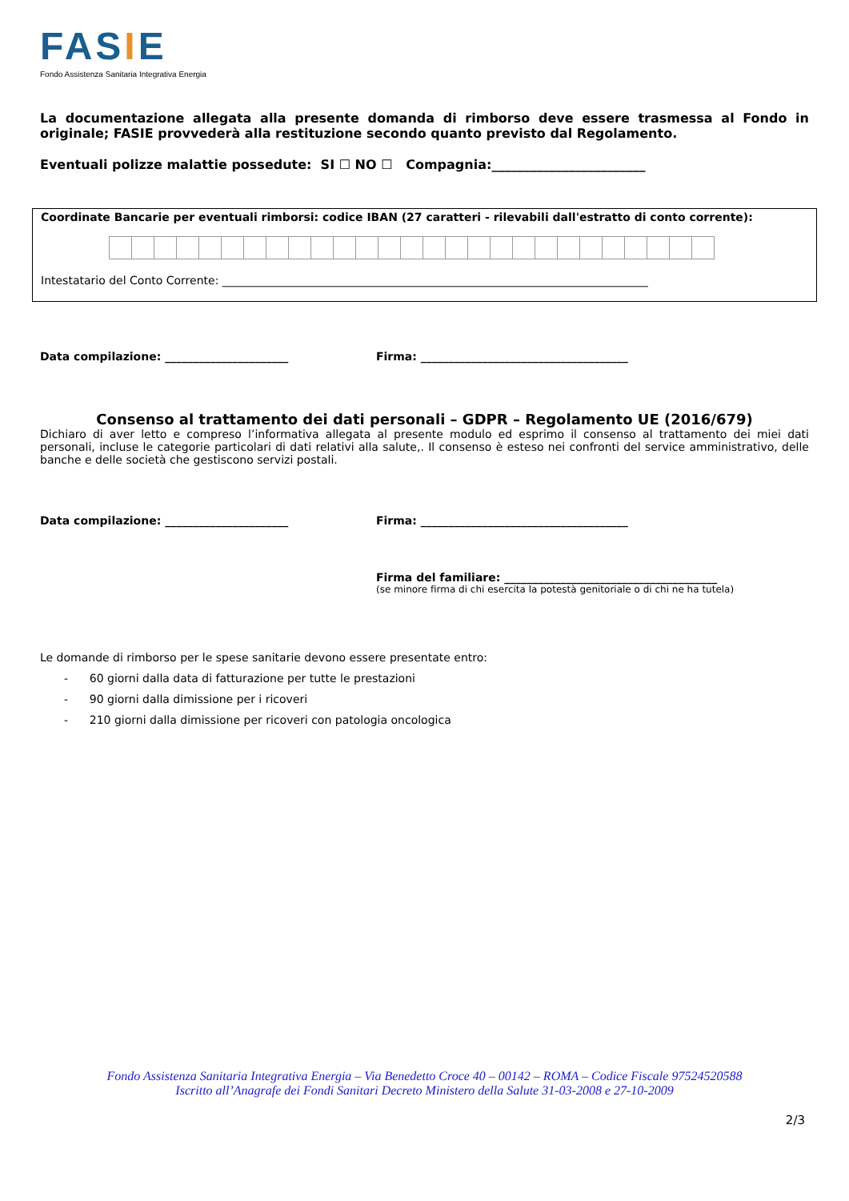FASIE
Fondo Assistenza Sanitaria Integrativa Energia
La documentazione allegata alla presente domanda di rimborso deve essere trasmessa al Fondo in originale; FASIE provvederà alla restituzione secondo quanto previsto dal Regolamento.
Eventuali polizze malattie possedute: SI ☐ NO ☐ Compagnia:________________________
Coordinate Bancarie per eventuali rimborsi: codice IBAN (27 caratteri - rilevabili dall'estratto di conto corrente):
Intestatario del Conto Corrente: ____________________________________________________________________________
Data compilazione: ______________________ Firma: _____________________________________
Consenso al trattamento dei dati personali – GDPR – Regolamento UE (2016/679)
Dichiaro di aver letto e compreso l’informativa allegata al presente modulo ed esprimo il consenso al trattamento dei miei dati personali, incluse le categorie particolari di dati relativi alla salute,. Il consenso è esteso nei confronti del service amministrativo, delle banche e delle società che gestiscono servizi postali.
Data compilazione: ______________________ Firma: _____________________________________
Firma del familiare: ______________________________________
(se minore firma di chi esercita la potestà genitoriale o di chi ne ha tutela)
Le domande di rimborso per le spese sanitarie devono essere presentate entro:
- 60 giorni dalla data di fatturazione per tutte le prestazioni
- 90 giorni dalla dimissione per i ricoveri
- 210 giorni dalla dimissione per ricoveri con patologia oncologica
Fondo Assistenza Sanitaria Integrativa Energia – Via Benedetto Croce 40 – 00142 – ROMA – Codice Fiscale 97524520588
Iscritto all’Anagrafe dei Fondi Sanitari Decreto Ministero della Salute 31-03-2008 e 27-10-2009
2/3